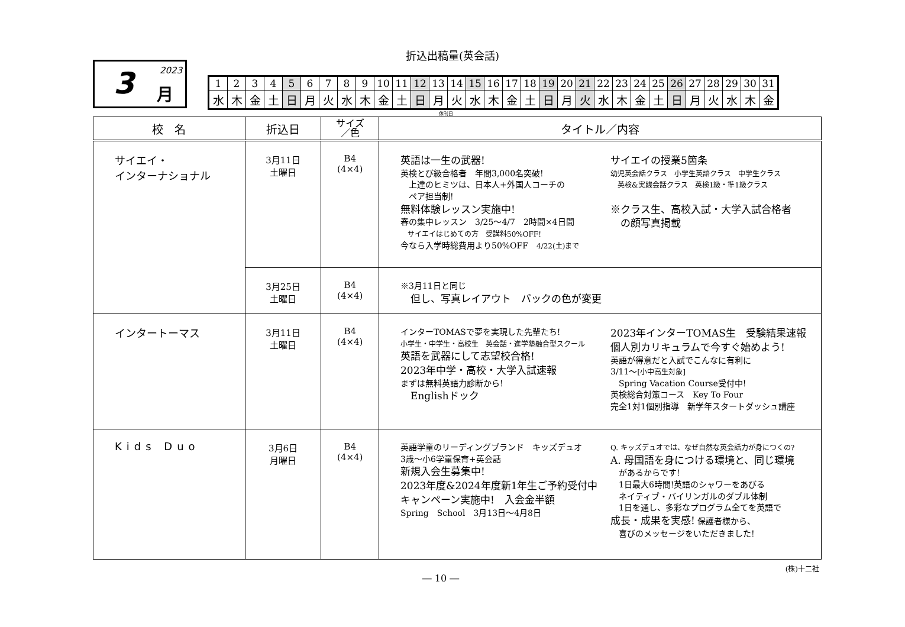折込出稿量(英会話)
3 2023
月
| 1 | 2 | 3 | 4 | 5 | 6 | 7 | 8 | 9 | 10 | 11 | 12 | 13 | 14 | 15 | 16 | 17 | 18 | 19 | 20 | 21 | 22 | 23 | 24 | 25 | 26 | 27 | 28 | 29 | 30 | 31 |
| 水 | 木 | 金 | 土 | 日 | 月 | 火 | 水 | 木 | 金 | 土 | 日 | 月 | 火 | 水 | 木 | 金 | 土 | 日 | 月 | 火 | 水 | 木 | 金 | 土 | 日 | 月 | 火 | 水 | 木 | 金 |
休刊日
| 校 名 | 折込日 | サイズ ／色 | タイトル／内容 |
| --- | --- | --- | --- |
| サイエイ・ インターナショナル | 3月11日 土曜日 | B4 (4×4) | 英語は一生の武器! 英検とび級合格者 年間3,000名突破! 上達のヒミツは、日本人+外国人コーチの ペア担当制! 無料体験レッスン実施中! 春の集中レッスン 3/25〜4/7 2時間×4日間 サイエイはじめての方 受講料50%OFF! 今なら入学時総費用より50%OFF 4/22(土)まで サイエイの授業5箇条 幼児英会話クラス 小学生英語クラス 中学生クラス 英検&実践会話クラス 英検1級・準1級クラス ※クラス生、高校入試・大学入試合格者 の顔写真掲載 |
| | 3月25日 土曜日 | B4 (4×4) | ※3月11日と同じ 但し、写真レイアウト バックの色が変更 |
| インタートーマス | 3月11日 土曜日 | B4 (4×4) | インターTOMASで夢を実現した先輩たち! 小学生・中学生・高校生 英会話・進学塾融合型スクール 英語を武器にして志望校合格! 2023年中学・高校・大学入試速報 まずは無料英語力診断から! Englishドック 2023年インターTOMAS生 受験結果速報 個人別カリキュラムで今すぐ始めよう! 英語が得意だと入試でこんなに有利に 3/11〜 [小中高生対象] Spring Vacation Course受付中! 英検総合対策コース Key To Four 完全1対1個別指導 新学年スタートダッシュ講座 |
| Kids Duo | 3月6日 月曜日 | B4 (4×4) | 英語学童のリーディングブランド キッズデュオ 3歳〜小6学童保育+英会話 新規入会生募集中! 2023年度&2024年度新1年生ご予約受付中 キャンペーン実施中! 入会金半額 Spring School 3月13日〜4月8日 Q. キッズデュオでは、なぜ自然な英会話力が身につくの? A. 母国語を身につける環境と、同じ環境 があるからです! 1日最大6時間!英語のシャワーをあびる ネイティブ・バイリンガルのダブル体制 1日を通し、多彩なプログラム全てを英語で 成長・成果を実感! 保護者様から、 喜びのメッセージをいただきました! |
(株)十二社
― 10 ―